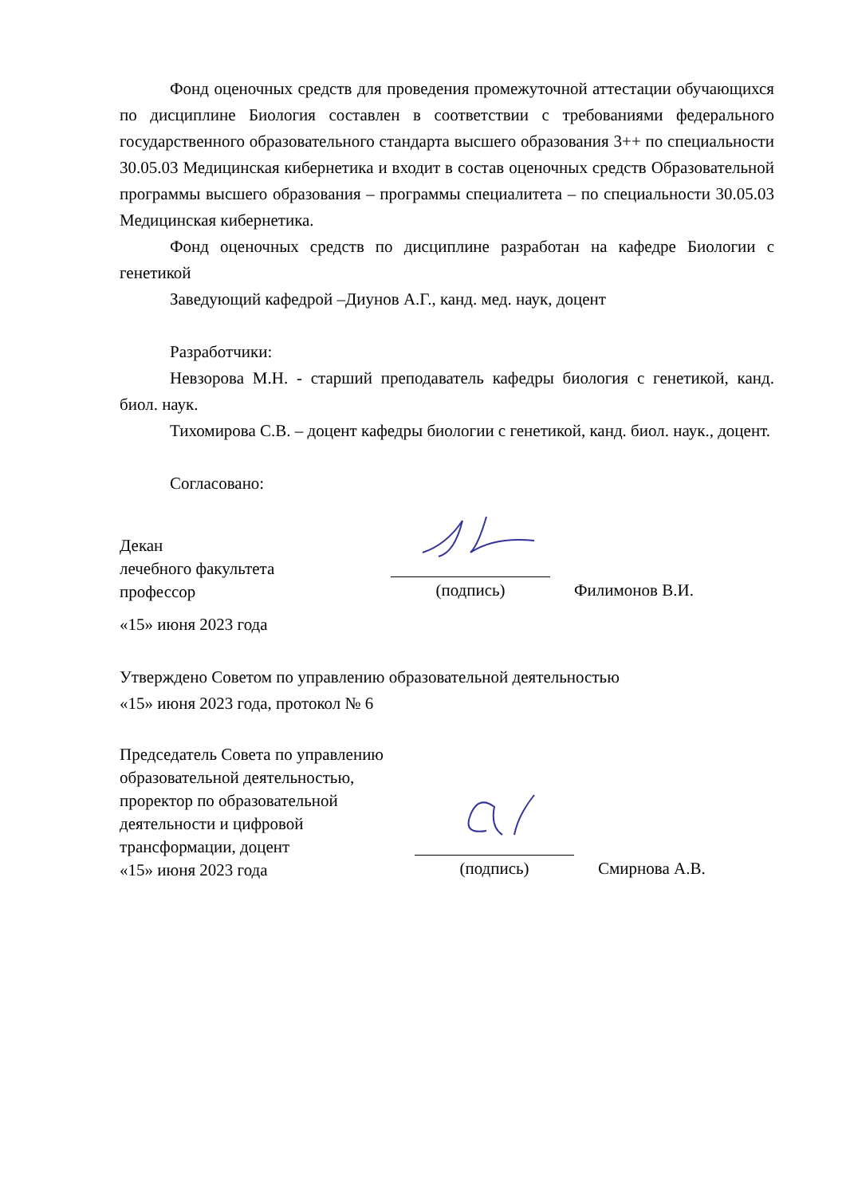Фонд оценочных средств для проведения промежуточной аттестации обучающихся по дисциплине Биология составлен в соответствии с требованиями федерального государственного образовательного стандарта высшего образования 3++ по специальности 30.05.03 Медицинская кибернетика и входит в состав оценочных средств Образовательной программы высшего образования – программы специалитета – по специальности 30.05.03 Медицинская кибернетика.
Фонд оценочных средств по дисциплине разработан на кафедре Биологии с генетикой
Заведующий кафедрой –Диунов А.Г., канд. мед. наук, доцент
Разработчики:
Невзорова М.Н. - старший преподаватель кафедры биология с генетикой, канд. биол. наук.
Тихомирова С.В. – доцент кафедры биологии с генетикой, канд. биол. наук., доцент.
Согласовано:
Декан
лечебного факультета
профессор
(подпись)
Филимонов В.И.
«15» июня 2023 года
Утверждено Советом по управлению образовательной деятельностью
«15» июня 2023 года, протокол № 6
Председатель Совета по управлению образовательной деятельностью, проректор по образовательной деятельности и цифровой трансформации, доцент
«15» июня 2023 года
(подпись)
Смирнова А.В.